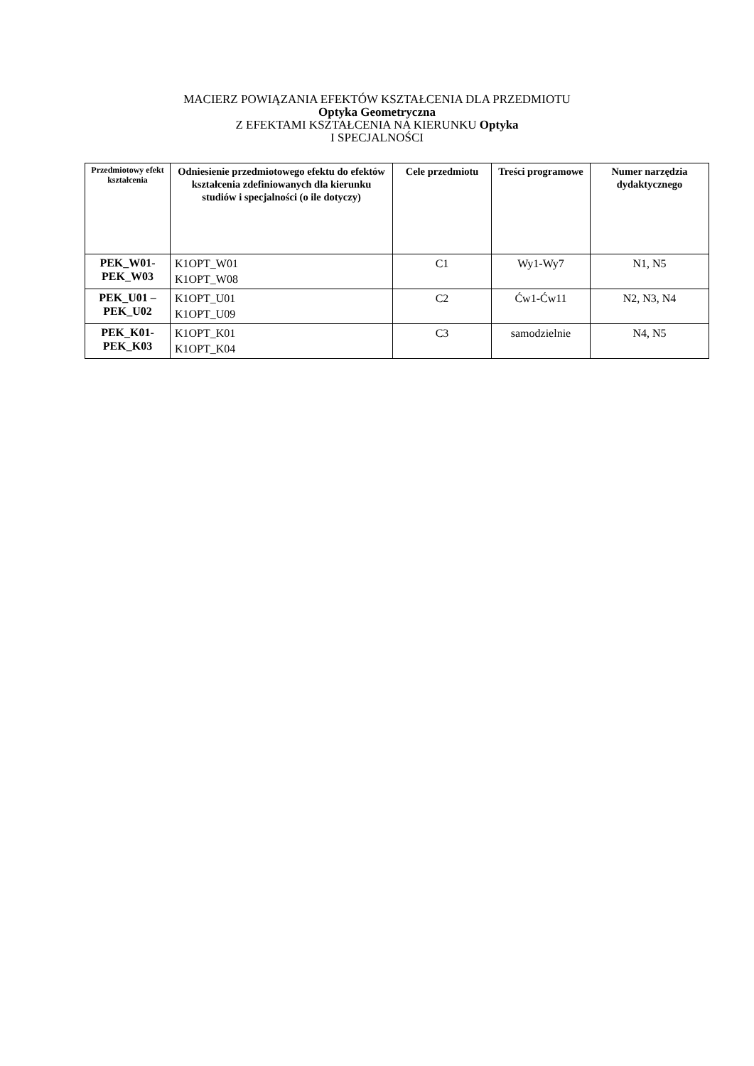MACIERZ POWIĄZANIA EFEKTÓW KSZTAŁCENIA DLA PRZEDMIOTU
Optyka Geometryczna
Z EFEKTAMI KSZTAŁCENIA NA KIERUNKU Optyka
I SPECJALNOŚCI
| Przedmiotowy efekt kształcenia | Odniesienie przedmiotowego efektu do efektów kształcenia zdefiniowanych dla kierunku studiów i specjalności (o ile dotyczy) | Cele przedmiotu | Treści programowe | Numer narzędzia dydaktycznego |
| --- | --- | --- | --- | --- |
| PEK_W01- PEK_W03 | K1OPT_W01 K1OPT_W08 | C1 | Wy1-Wy7 | N1, N5 |
| PEK_U01 – PEK_U02 | K1OPT_U01 K1OPT_U09 | C2 | Ćw1-Ćw11 | N2, N3, N4 |
| PEK_K01- PEK_K03 | K1OPT_K01 K1OPT_K04 | C3 | samodzielnie | N4, N5 |